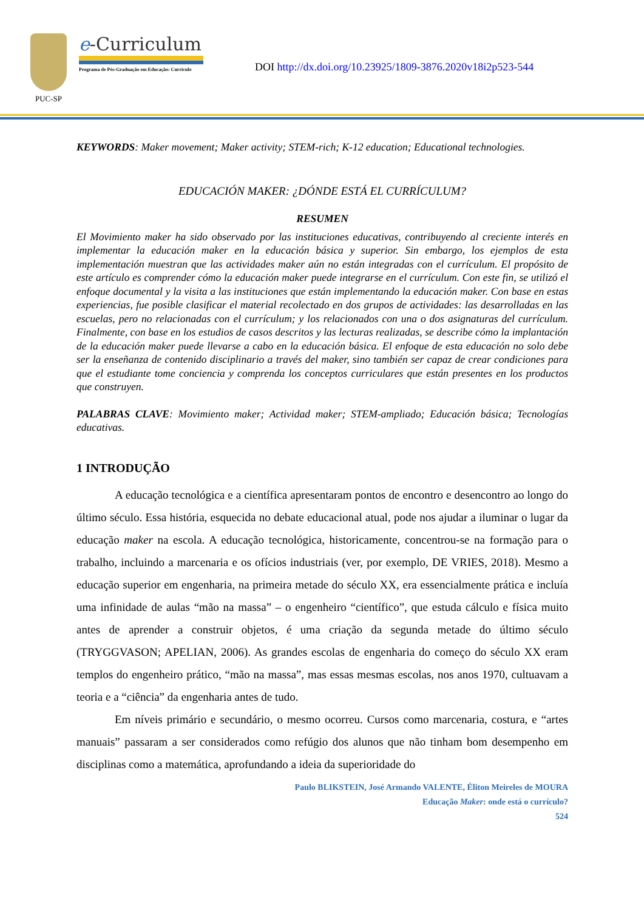PUC-SP
e-Curriculum
Programa de Pós-Graduação em Educação: Currículo
DOI http://dx.doi.org/10.23925/1809-3876.2020v18i2p523-544
KEYWORDS: Maker movement; Maker activity; STEM-rich; K-12 education; Educational technologies.
EDUCACIÓN MAKER: ¿DÓNDE ESTÁ EL CURRÍCULUM?
RESUMEN
El Movimiento maker ha sido observado por las instituciones educativas, contribuyendo al creciente interés en implementar la educación maker en la educación básica y superior. Sin embargo, los ejemplos de esta implementación muestran que las actividades maker aún no están integradas con el currículum. El propósito de este artículo es comprender cómo la educación maker puede integrarse en el currículum. Con este fin, se utilizó el enfoque documental y la visita a las instituciones que están implementando la educación maker. Con base en estas experiencias, fue posible clasificar el material recolectado en dos grupos de actividades: las desarrolladas en las escuelas, pero no relacionadas con el currículum; y los relacionados con una o dos asignaturas del currículum. Finalmente, con base en los estudios de casos descritos y las lecturas realizadas, se describe cómo la implantación de la educación maker puede llevarse a cabo en la educación básica. El enfoque de esta educación no solo debe ser la enseñanza de contenido disciplinario a través del maker, sino también ser capaz de crear condiciones para que el estudiante tome conciencia y comprenda los conceptos curriculares que están presentes en los productos que construyen.
PALABRAS CLAVE: Movimiento maker; Actividad maker; STEM-ampliado; Educación básica; Tecnologías educativas.
1 INTRODUÇÃO
A educação tecnológica e a científica apresentaram pontos de encontro e desencontro ao longo do último século. Essa história, esquecida no debate educacional atual, pode nos ajudar a iluminar o lugar da educação maker na escola. A educação tecnológica, historicamente, concentrou-se na formação para o trabalho, incluindo a marcenaria e os ofícios industriais (ver, por exemplo, DE VRIES, 2018). Mesmo a educação superior em engenharia, na primeira metade do século XX, era essencialmente prática e incluía uma infinidade de aulas “mão na massa” – o engenheiro “científico”, que estuda cálculo e física muito antes de aprender a construir objetos, é uma criação da segunda metade do último século (TRYGGVASON; APELIAN, 2006). As grandes escolas de engenharia do começo do século XX eram templos do engenheiro prático, “mão na massa”, mas essas mesmas escolas, nos anos 1970, cultuavam a teoria e a “ciência” da engenharia antes de tudo.
Em níveis primário e secundário, o mesmo ocorreu. Cursos como marcenaria, costura, e “artes manuais” passaram a ser considerados como refúgio dos alunos que não tinham bom desempenho em disciplinas como a matemática, aprofundando a ideia da superioridade do
Paulo BLIKSTEIN, José Armando VALENTE, Éliton Meireles de MOURA
Educação Maker: onde está o currículo?
524